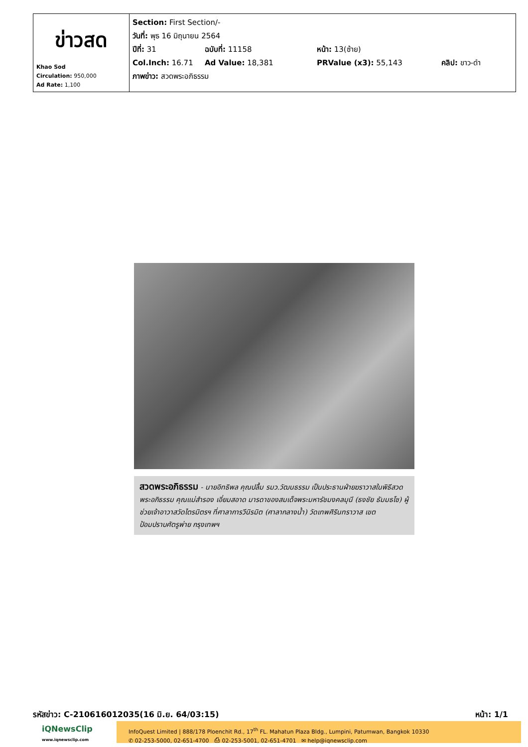| ข่าวสด Khao Sod Circulation: 950,000 Ad Rate: 1,100 | Section: First Section/- วันที่: พุธ 16 มิถุนายน 2564 ปีที่: 31 ฉบับที่: 11158 หน้า: 13(ซ้าย) Col.Inch: 16.71 Ad Value: 18,381 PRValue (x3): 55,143 คลิป: ขาว-ดำ ภาพข่าว: สวดพระอภิธรรม |
สวดพระอภิธรรม - นายอิทธิพล คุณปลื้ม รมว.วัฒนธรรม เป็นประธานฝ่ายฆราวาสในพิธีสวดพระอภิธรรม คุณแม่สำรอง เอี่ยมสอาด มารดาของสมเด็จพระมหารัชมงคลมุนี (ธงชัย ธัมมธโช) ผู้ช่วยเจ้าอาวาสวัดไตรมิตรฯ ที่ศาลาการวีนิรมิต (ศาลากลางน้ำ) วัดเทพศิรินทราวาส เขตป้อมปราบศัตรูพ่าย กรุงเทพฯ
รหัสข่าว: C-210616012035(16 มิ.ย. 64/03:15) หน้า: 1/1
iQNewsClip
www.iqnewsclip.com
InfoQuest Limited | 888/178 Ploenchit Rd., 17<sup>th</sup> FL. Mahatun Plaza Bldg., Lumpini, Patumwan, Bangkok 10330
✆ 02-253-5000, 02-651-4700 ⎙ 02-253-5001, 02-651-4701 ✉ help@iqnewsclip.com